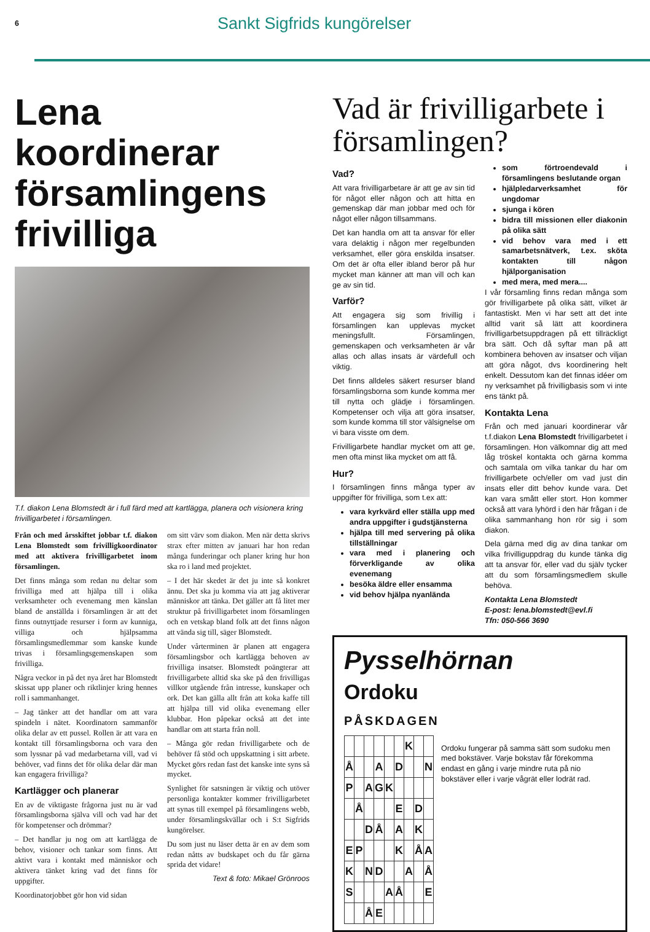6 Sankt Sigfrids kungörelser
Lena koordinerar församlingens frivilliga
T.f. diakon Lena Blomstedt är i full färd med att kartlägga, planera och visionera kring frivilligarbetet i församlingen.
Från och med årsskiftet jobbar t.f. diakon Lena Blomstedt som frivilligkoordinator med att aktivera frivilligarbetet inom församlingen.
Det finns många som redan nu deltar som frivilliga med att hjälpa till i olika verksamheter och evenemang men känslan bland de anställda i församlingen är att det finns outnyttjade resurser i form av kunniga, villiga och hjälpsamma församlingsmedlemmar som kanske kunde trivas i församlingsgemenskapen som frivilliga.
Några veckor in på det nya året har Blomstedt skissat upp planer och riktlinjer kring hennes roll i sammanhanget.
– Jag tänker att det handlar om att vara spindeln i nätet. Koordinatorn sammanför olika delar av ett pussel. Rollen är att vara en kontakt till församlingsborna och vara den som lyssnar på vad medarbetarna vill, vad vi behöver, vad finns det för olika delar där man kan engagera frivilliga?
Kartlägger och planerar
En av de viktigaste frågorna just nu är vad församlingsborna själva vill och vad har det för kompetenser och drömmar?
– Det handlar ju nog om att kartlägga de behov, visioner och tankar som finns. Att aktivt vara i kontakt med människor och aktivera tänket kring vad det finns för uppgifter.
Koordinatorjobbet gör hon vid sidan
om sitt värv som diakon. Men när detta skrivs strax efter mitten av januari har hon redan många funderingar och planer kring hur hon ska ro i land med projektet.
– I det här skedet är det ju inte så konkret ännu. Det ska ju komma via att jag aktiverar människor att tänka. Det gäller att få litet mer struktur på frivilligarbetet inom församlingen och en vetskap bland folk att det finns någon att vända sig till, säger Blomstedt.
Under vårterminen är planen att engagera församlingsbor och kartlägga behoven av frivilliga insatser. Blomstedt poängterar att frivilligarbete alltid ska ske på den frivilligas villkor utgående från intresse, kunskaper och ork. Det kan gälla allt från att koka kaffe till att hjälpa till vid olika evenemang eller klubbar. Hon påpekar också att det inte handlar om att starta från noll.
– Många gör redan frivilligarbete och de behöver få stöd och uppskattning i sitt arbete. Mycket görs redan fast det kanske inte syns så mycket.
Synlighet för satsningen är viktig och utöver personliga kontakter kommer frivilligarbetet att synas till exempel på församlingens webb, under församlingskvällar och i S:t Sigfrids kungörelser.
Du som just nu läser detta är en av dem som redan nåtts av budskapet och du får gärna sprida det vidare!
Text & foto: Mikael Grönroos
Vad är frivilligarbete i församlingen?
Vad?
Att vara frivilligarbetare är att ge av sin tid för något eller någon och att hitta en gemenskap där man jobbar med och för något eller någon tillsammans.
Det kan handla om att ta ansvar för eller vara delaktig i någon mer regelbunden verksamhet, eller göra enskilda insatser. Om det är ofta eller ibland beror på hur mycket man känner att man vill och kan ge av sin tid.
Varför?
Att engagera sig som frivillig i församlingen kan upplevas mycket meningsfullt. Församlingen, gemenskapen och verksamheten är vår allas och allas insats är värdefull och viktig.
Det finns alldeles säkert resurser bland församlingsborna som kunde komma mer till nytta och glädje i församlingen. Kompetenser och vilja att göra insatser, som kunde komma till stor välsignelse om vi bara visste om dem.
Frivilligarbete handlar mycket om att ge, men ofta minst lika mycket om att få.
Hur?
I församlingen finns många typer av uppgifter för frivilliga, som t.ex att:
vara kyrkvärd eller ställa upp med andra uppgifter i gudstjänsterna
hjälpa till med servering på olika tillställningar
vara med i planering och förverkligande av olika evenemang
besöka äldre eller ensamma
vid behov hjälpa nyanlända
som förtroendevald i församlingens beslutande organ
hjälpledarverksamhet för ungdomar
sjunga i kören
bidra till missionen eller diakonin på olika sätt
vid behov vara med i ett samarbetsnätverk, t.ex. sköta kontakten till någon hjälporganisation
med mera, med mera....
I vår församling finns redan många som gör frivilligarbete på olika sätt, vilket är fantastiskt. Men vi har sett att det inte alltid varit så lätt att koordinera frivilligarbetsuppdragen på ett tillräckligt bra sätt. Och då syftar man på att kombinera behoven av insatser och viljan att göra något, dvs koordinering helt enkelt. Dessutom kan det finnas idéer om ny verksamhet på frivilligbasis som vi inte ens tänkt på.
Kontakta Lena
Från och med januari koordinerar vår t.f.diakon Lena Blomstedt frivilligarbetet i församlingen. Hon välkomnar dig att med låg tröskel kontakta och gärna komma och samtala om vilka tankar du har om frivilligarbete och/eller om vad just din insats eller ditt behov kunde vara. Det kan vara smått eller stort. Hon kommer också att vara lyhörd i den här frågan i de olika sammanhang hon rör sig i som diakon.
Dela gärna med dig av dina tankar om vilka frivilliguppdrag du kunde tänka dig att ta ansvar för, eller vad du själv tycker att du som församlingsmedlem skulle behöva.
Kontakta Lena Blomstedt
E-post: lena.blomstedt@evl.fi
Tfn: 050-566 3690
Pysselhörnan
Ordoku
PÅSKDAGEN
| | | | | | | K | | |
| Å | | | A | | D | | | N |
| P | | A | G | K | | | | |
| | Å | | | | E | | D | |
| | | D | Å | | A | | K | |
| E | P | | | | K | | Å | A |
| K | | N | D | | | A | | Å |
| S | | | | A | Å | | | E |
| | | Å | E | | | | | |
Ordoku fungerar på samma sätt som sudoku men med bokstäver. Varje bokstav får förekomma endast en gång i varje mindre ruta på nio bokstäver eller i varje vågrät eller lodrät rad.